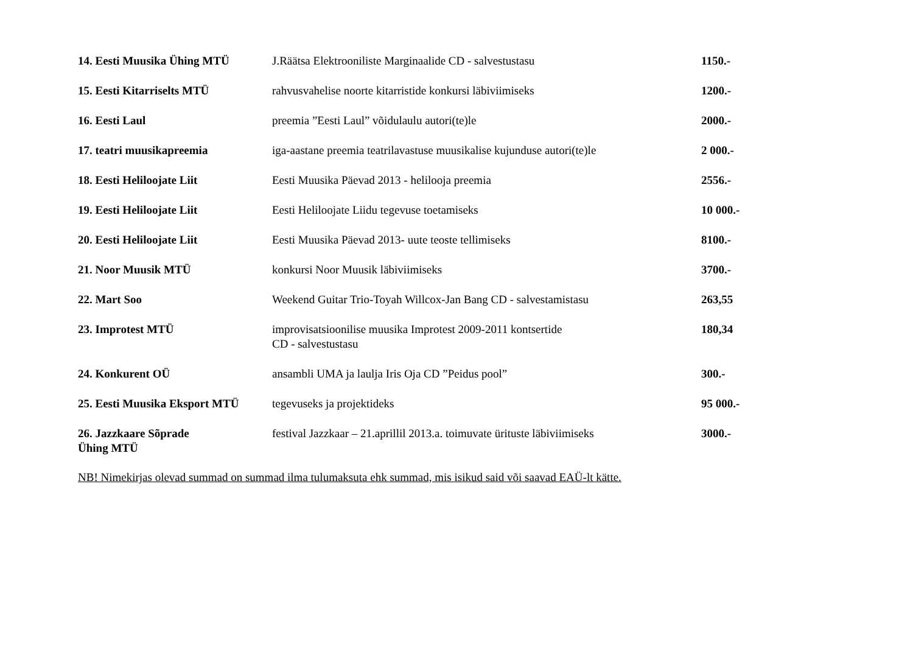| 14. Eesti Muusika Ühing MTÜ | J.Räätsa Elektrooniliste Marginaalide CD - salvestustasu | 1150.- |
| 15. Eesti Kitarriselts MTÜ | rahvusvahelise noorte kitarristide konkursi läbiviimiseks | 1200.- |
| 16. Eesti Laul | preemia ”Eesti Laul” võidulaulu autori(te)le | 2000.- |
| 17. teatri muusikapreemia | iga-aastane preemia teatrilavastuse muusikalise kujunduse autori(te)le | 2 000.- |
| 18. Eesti Heliloojate Liit | Eesti Muusika Päevad 2013 - helilooja preemia | 2556.- |
| 19. Eesti Heliloojate Liit | Eesti Heliloojate Liidu tegevuse toetamiseks | 10 000.- |
| 20. Eesti Heliloojate Liit | Eesti Muusika Päevad 2013- uute teoste tellimiseks | 8100.- |
| 21. Noor Muusik MTÜ | konkursi Noor Muusik läbiviimiseks | 3700.- |
| 22. Mart Soo | Weekend Guitar Trio-Toyah Willcox-Jan Bang CD - salvestamistasu | 263,55 |
| 23. Improtest MTÜ | improvisatsioonilise muusika Improtest 2009-2011 kontsertide CD - salvestustasu | 180,34 |
| 24. Konkurent OÜ | ansambli UMA ja laulja Iris Oja CD ”Peidus pool” | 300.- |
| 25. Eesti Muusika Eksport MTÜ | tegevuseks ja projektideks | 95 000.- |
| 26. Jazzkaare Sõprade Ühing MTÜ | festival Jazzkaar – 21.aprillil 2013.a. toimuvate ürituste läbiviimiseks | 3000.- |
NB! Nimekirjas olevad summad on summad ilma tulumaksuta ehk summad, mis isikud said või saavad EAÜ-lt kätte.